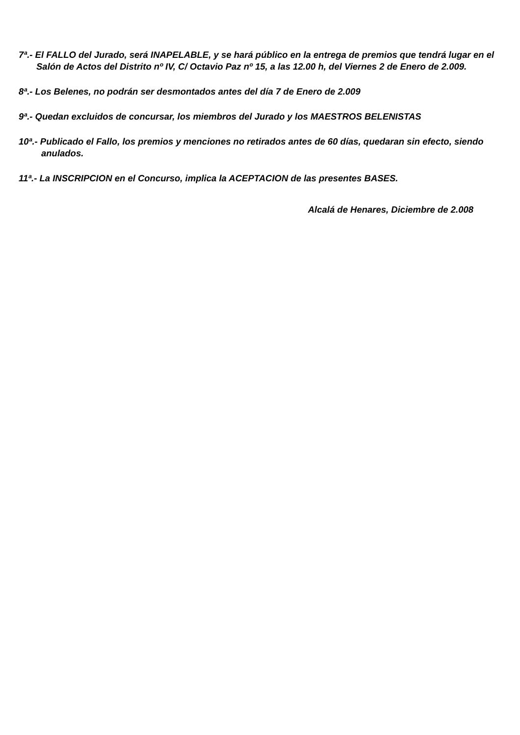7ª.- El FALLO del Jurado, será INAPELABLE, y se hará público en la entrega de premios que tendrá lugar en el Salón de Actos del Distrito nº IV, C/ Octavio Paz nº 15, a las 12.00 h, del Viernes 2 de Enero de 2.009.
8ª.- Los Belenes, no podrán ser desmontados antes del día 7 de Enero de 2.009
9ª.- Quedan excluidos de concursar, los miembros del Jurado y los MAESTROS BELENISTAS
10ª.- Publicado el Fallo, los premios y menciones no retirados antes de 60 días, quedaran sin efecto, siendo anulados.
11ª.- La INSCRIPCION en el Concurso, implica la ACEPTACION de las presentes BASES.
Alcalá de Henares, Diciembre de 2.008